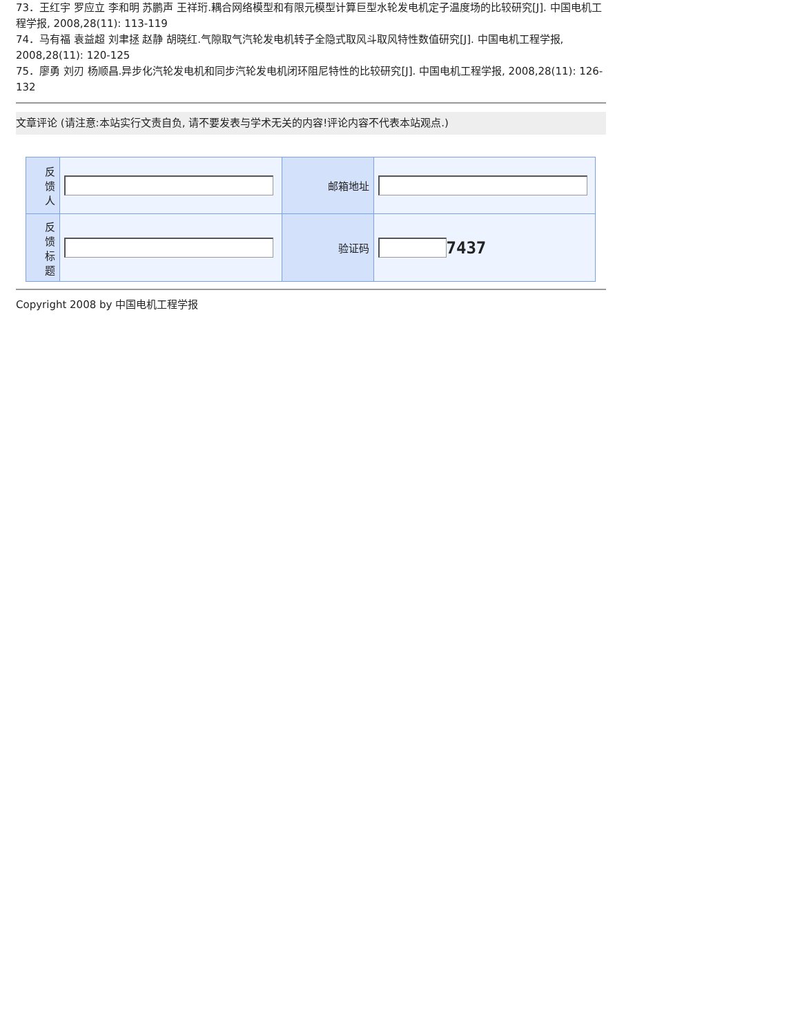73．王红宇 罗应立 李和明 苏鹏声 王祥珩.耦合网络模型和有限元模型计算巨型水轮发电机定子温度场的比较研究[J]. 中国电机工程学报, 2008,28(11): 113-119
74．马有福 袁益超 刘聿拯 赵静 胡晓红.气隙取气汽轮发电机转子全隐式取风斗取风特性数值研究[J]. 中国电机工程学报, 2008,28(11): 120-125
75．廖勇 刘刃 杨顺昌.异步化汽轮发电机和同步汽轮发电机闭环阻尼特性的比较研究[J]. 中国电机工程学报, 2008,28(11): 126-132
文章评论 (请注意:本站实行文责自负, 请不要发表与学术无关的内容!评论内容不代表本站观点.)
| 反 馈 人 | | 邮箱地址 | |
| 反 馈 标 题 | | 验证码 | 7437 |
Copyright 2008 by 中国电机工程学报